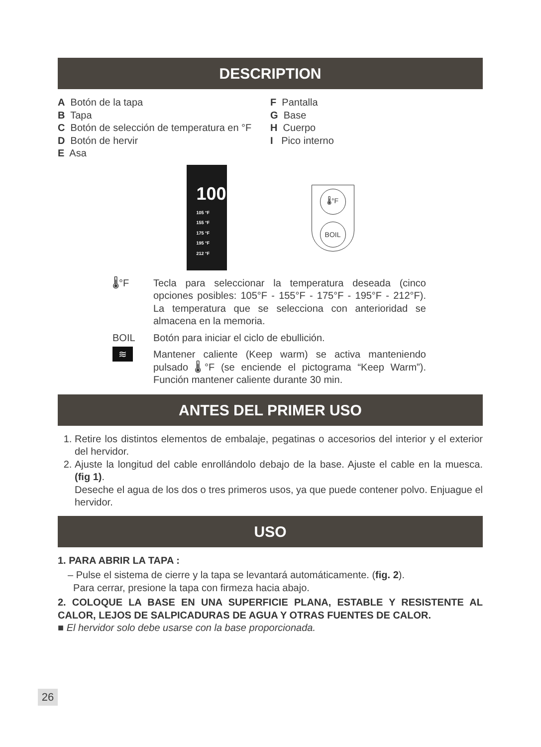DESCRIPTION
A Botón de la tapa
B Tapa
C Botón de selección de temperatura en °F
D Botón de hervir
E Asa
F Pantalla
G Base
H Cuerpo
I Pico interno
100
105 °F
155 °F
175 °F
195 °F
212 °F
🌡°F
BOIL
🌡°F Tecla para seleccionar la temperatura deseada (cinco opciones posibles: 105°F - 155°F - 175°F - 195°F - 212°F). La temperatura que se selecciona con anterioridad se almacena en la memoria.
BOIL Botón para iniciar el ciclo de ebullición.
≋
Mantener caliente (Keep warm) se activa manteniendo pulsado 🌡°F (se enciende el pictograma “Keep Warm”). Función mantener caliente durante 30 min.
ANTES DEL PRIMER USO
1. Retire los distintos elementos de embalaje, pegatinas o accesorios del interior y el exterior del hervidor.
2. Ajuste la longitud del cable enrollándolo debajo de la base. Ajuste el cable en la muesca. (fig 1).
Deseche el agua de los dos o tres primeros usos, ya que puede contener polvo. Enjuague el hervidor.
USO
1. PARA ABRIR LA TAPA :
– Pulse el sistema de cierre y la tapa se levantará automáticamente. (fig. 2).
Para cerrar, presione la tapa con firmeza hacia abajo.
2. COLOQUE LA BASE EN UNA SUPERFICIE PLANA, ESTABLE Y RESISTENTE AL CALOR, LEJOS DE SALPICADURAS DE AGUA Y OTRAS FUENTES DE CALOR.
■ El hervidor solo debe usarse con la base proporcionada.
26